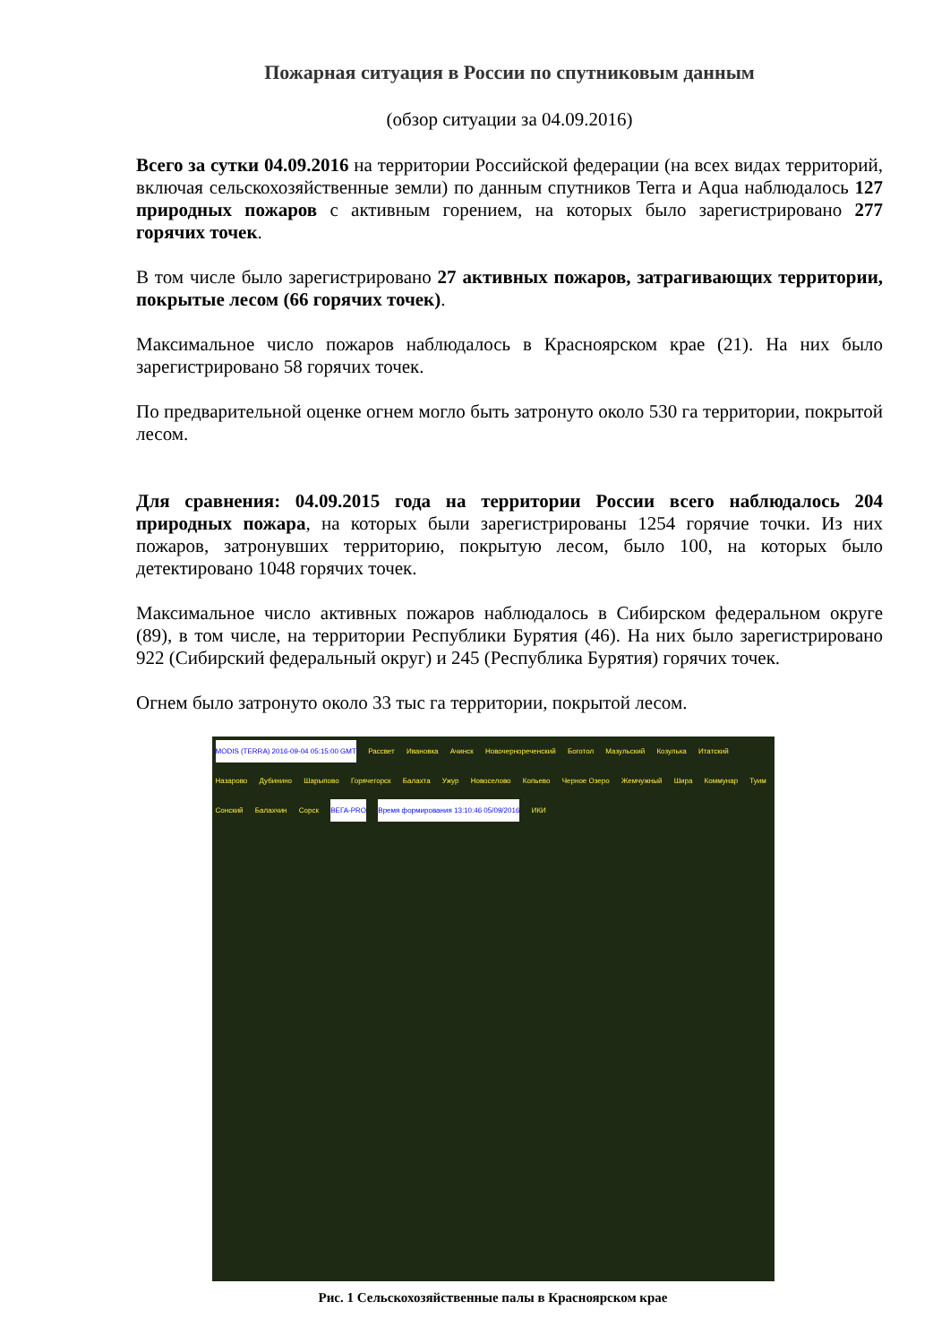Пожарная ситуация в России по спутниковым данным
(обзор ситуации за 04.09.2016)
Всего за сутки 04.09.2016 на территории Российской федерации (на всех видах территорий, включая сельскохозяйственные земли) по данным спутников Terra и Aqua наблюдалось 127 природных пожаров с активным горением, на которых было зарегистрировано 277 горячих точек.
В том числе было зарегистрировано 27 активных пожаров, затрагивающих территории, покрытые лесом (66 горячих точек).
Максимальное число пожаров наблюдалось в Красноярском крае (21). На них было зарегистрировано 58 горячих точек.
По предварительной оценке огнем могло быть затронуто около 530 га территории, покрытой лесом.
Для сравнения: 04.09.2015 года на территории России всего наблюдалось 204 природных пожара, на которых были зарегистрированы 1254 горячие точки. Из них пожаров, затронувших территорию, покрытую лесом, было 100, на которых было детектировано 1048 горячих точек.
Максимальное число активных пожаров наблюдалось в Сибирском федеральном округе (89), в том числе, на территории Республики Бурятия (46). На них было зарегистрировано 922 (Сибирский федеральный округ) и 245 (Республика Бурятия) горячих точек.
Огнем было затронуто около 33 тыс га территории, покрытой лесом.
MODIS (TERRA) 2016-09-04 05:15:00 GMT Рассвет Ивановка Ачинск Новочернореченский Боготол Мазульский Козулька Итатский Назарово Дубинино Шарыпово Горячегорск Балахта Ужур Новоселово Копьево Черное Озеро Жемчужный Шира Коммунар Туим Сонский Балахчин Сорск ВЕГА-PRO Время формирования 13:10:46 05/09/2016 ИКИ
Рис. 1 Сельскохозяйственные палы в Красноярском крае